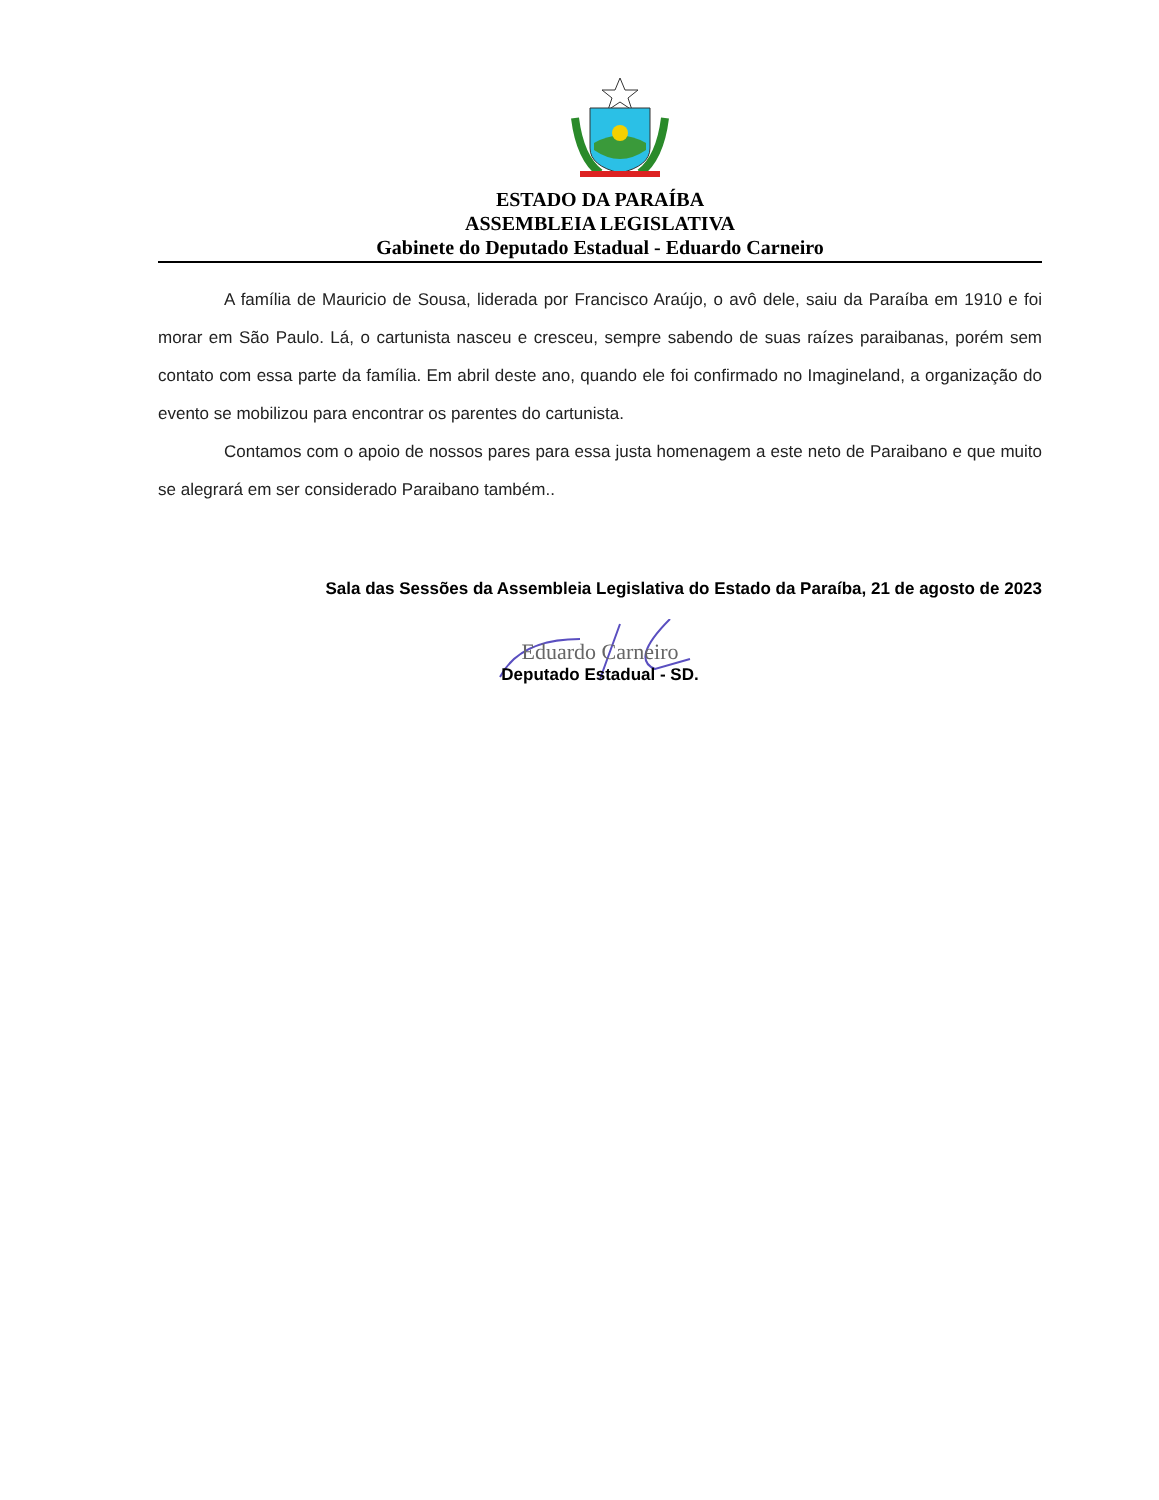ESTADO DA PARAÍBA
ASSEMBLEIA LEGISLATIVA
Gabinete do Deputado Estadual - Eduardo Carneiro
A família de Mauricio de Sousa, liderada por Francisco Araújo, o avô dele, saiu da Paraíba em 1910 e foi morar em São Paulo. Lá, o cartunista nasceu e cresceu, sempre sabendo de suas raízes paraibanas, porém sem contato com essa parte da família. Em abril deste ano, quando ele foi confirmado no Imagineland, a organização do evento se mobilizou para encontrar os parentes do cartunista.
Contamos com o apoio de nossos pares para essa justa homenagem a este neto de Paraibano e que muito se alegrará em ser considerado Paraibano também..
Sala das Sessões da Assembleia Legislativa do Estado da Paraíba, 21 de agosto de 2023
Eduardo Carneiro
Deputado Estadual - SD.